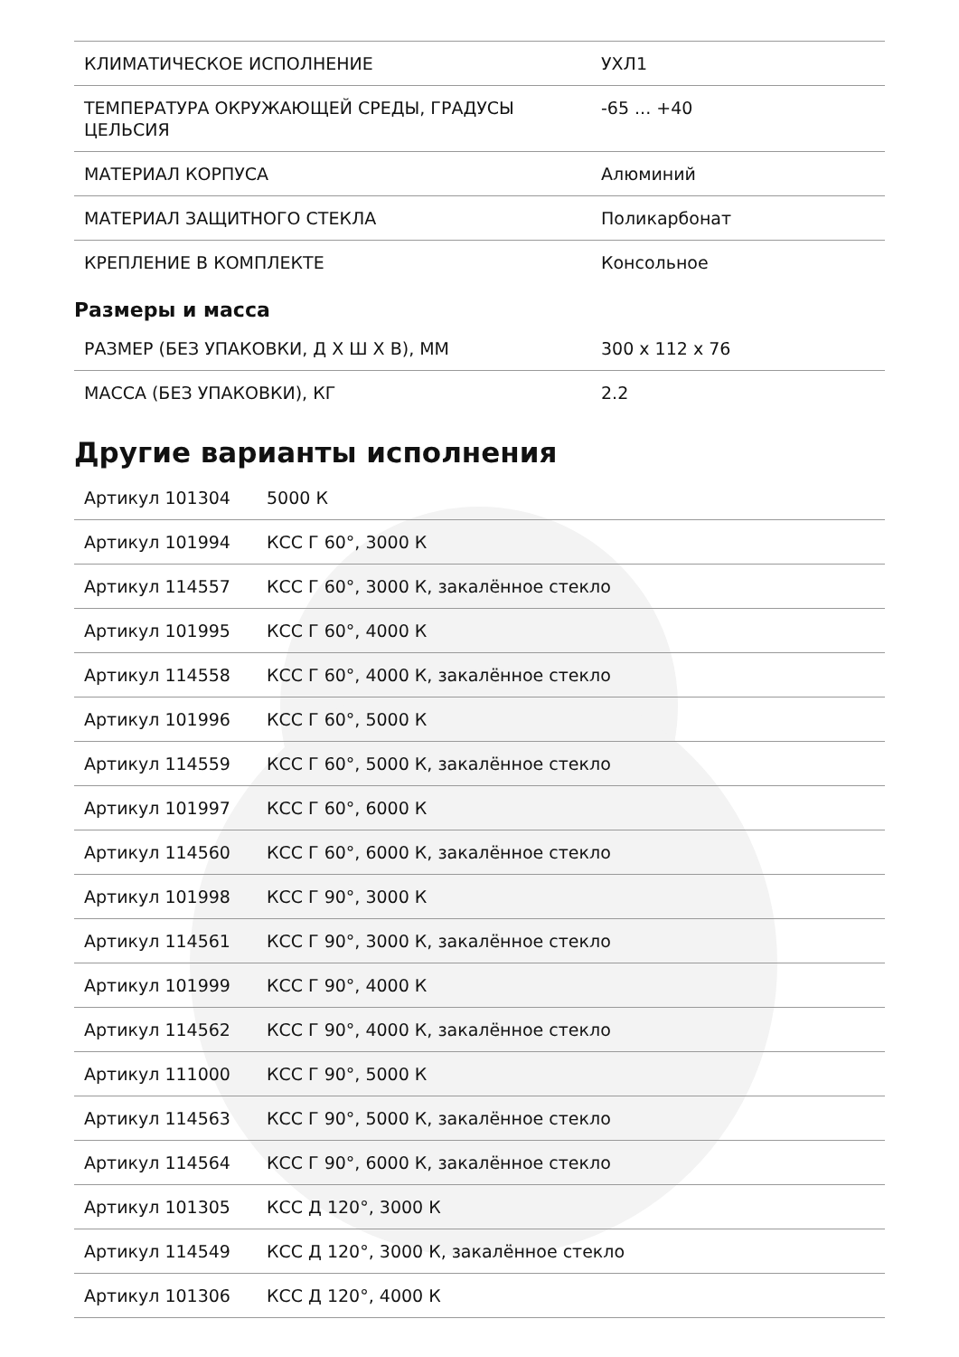| КЛИМАТИЧЕСКОЕ ИСПОЛНЕНИЕ | УХЛ1 |
| ТЕМПЕРАТУРА ОКРУЖАЮЩЕЙ СРЕДЫ, ГРАДУСЫ ЦЕЛЬСИЯ | -65 ... +40 |
| МАТЕРИАЛ КОРПУСА | Алюминий |
| МАТЕРИАЛ ЗАЩИТНОГО СТЕКЛА | Поликарбонат |
| КРЕПЛЕНИЕ В КОМПЛЕКТЕ | Консольное |
Размеры и масса
| РАЗМЕР (БЕЗ УПАКОВКИ, Д Х Ш Х В), ММ | 300 x 112 x 76 |
| МАССА (БЕЗ УПАКОВКИ), КГ | 2.2 |
Другие варианты исполнения
| Артикул 101304 | 5000 К |
| Артикул 101994 | КСС Г 60°, 3000 К |
| Артикул 114557 | КСС Г 60°, 3000 К, закалённое стекло |
| Артикул 101995 | КСС Г 60°, 4000 К |
| Артикул 114558 | КСС Г 60°, 4000 К, закалённое стекло |
| Артикул 101996 | КСС Г 60°, 5000 К |
| Артикул 114559 | КСС Г 60°, 5000 К, закалённое стекло |
| Артикул 101997 | КСС Г 60°, 6000 К |
| Артикул 114560 | КСС Г 60°, 6000 К, закалённое стекло |
| Артикул 101998 | КСС Г 90°, 3000 К |
| Артикул 114561 | КСС Г 90°, 3000 К, закалённое стекло |
| Артикул 101999 | КСС Г 90°, 4000 К |
| Артикул 114562 | КСС Г 90°, 4000 К, закалённое стекло |
| Артикул 111000 | КСС Г 90°, 5000 К |
| Артикул 114563 | КСС Г 90°, 5000 К, закалённое стекло |
| Артикул 114564 | КСС Г 90°, 6000 К, закалённое стекло |
| Артикул 101305 | КСС Д 120°, 3000 К |
| Артикул 114549 | КСС Д 120°, 3000 К, закалённое стекло |
| Артикул 101306 | КСС Д 120°, 4000 К |